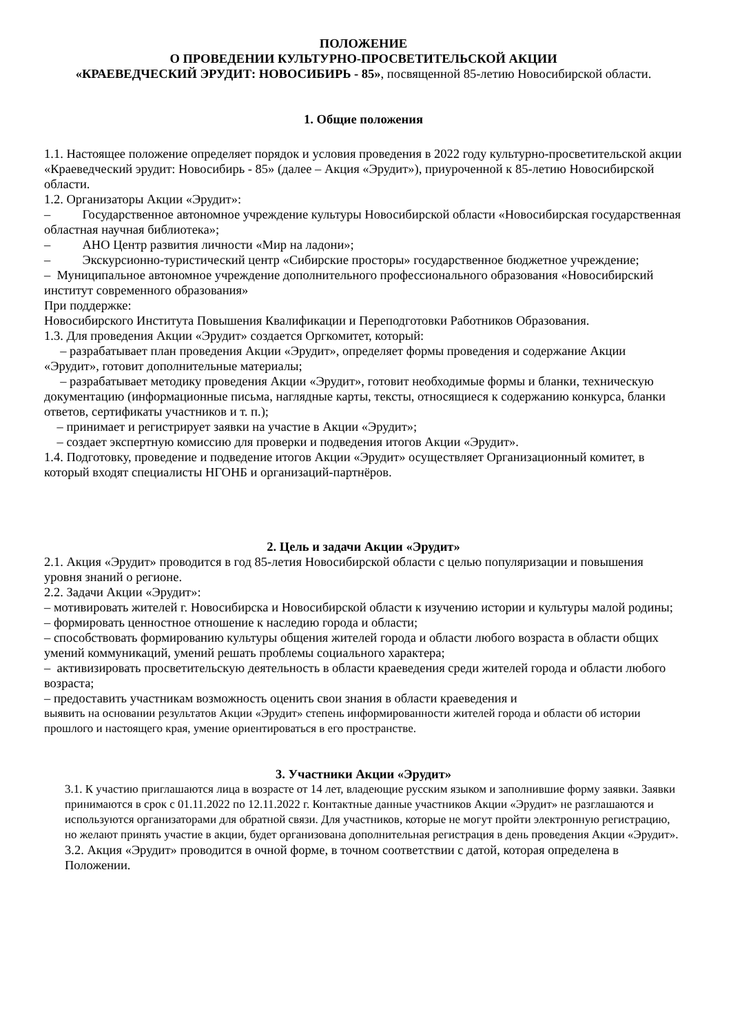ПОЛОЖЕНИЕ
О ПРОВЕДЕНИИ КУЛЬТУРНО-ПРОСВЕТИТЕЛЬСКОЙ АКЦИИ
«КРАЕВЕДЧЕСКИЙ ЭРУДИТ: НОВОСИБИРЬ - 85», посвященной 85-летию Новосибирской области.
1. Общие положения
1.1. Настоящее положение определяет порядок и условия проведения в 2022 году культурно-просветительской акции «Краеведческий эрудит: Новосибирь - 85» (далее – Акция «Эрудит»), приуроченной к 85-летию Новосибирской области.
1.2. Организаторы Акции «Эрудит»:
– Государственное автономное учреждение культуры Новосибирской области «Новосибирская государственная областная научная библиотека»;
– АНО Центр развития личности «Мир на ладони»;
– Экскурсионно-туристический центр «Сибирские просторы» государственное бюджетное учреждение;
– Муниципальное автономное учреждение дополнительного профессионального образования «Новосибирский институт современного образования»
При поддержке:
Новосибирского Института Повышения Квалификации и Переподготовки Работников Образования.
1.3. Для проведения Акции «Эрудит» создается Оргкомитет, который:
– разрабатывает план проведения Акции «Эрудит», определяет формы проведения и содержание Акции «Эрудит», готовит дополнительные материалы;
– разрабатывает методику проведения Акции «Эрудит», готовит необходимые формы и бланки, техническую документацию (информационные письма, наглядные карты, тексты, относящиеся к содержанию конкурса, бланки ответов, сертификаты участников и т. п.);
– принимает и регистрирует заявки на участие в Акции «Эрудит»;
– создает экспертную комиссию для проверки и подведения итогов Акции «Эрудит».
1.4. Подготовку, проведение и подведение итогов Акции «Эрудит» осуществляет Организационный комитет, в который входят специалисты НГОНБ и организаций-партнёров.
2. Цель и задачи Акции «Эрудит»
2.1. Акция «Эрудит» проводится в год 85-летия Новосибирской области с целью популяризации и повышения уровня знаний о регионе.
2.2. Задачи Акции «Эрудит»:
– мотивировать жителей г. Новосибирска и Новосибирской области к изучению истории и культуры малой родины;
– формировать ценностное отношение к наследию города и области;
– способствовать формированию культуры общения жителей города и области любого возраста в области общих умений коммуникаций, умений решать проблемы социального характера;
– активизировать просветительскую деятельность в области краеведения среди жителей города и области любого возраста;
– предоставить участникам возможность оценить свои знания в области краеведения и
выявить на основании результатов Акции «Эрудит» степень информированности жителей города и области об истории прошлого и настоящего края, умение ориентироваться в его пространстве.
3. Участники Акции «Эрудит»
3.1. К участию приглашаются лица в возрасте от 14 лет, владеющие русским языком и заполнившие форму заявки. Заявки принимаются в срок с 01.11.2022 по 12.11.2022 г. Контактные данные участников Акции «Эрудит» не разглашаются и используются организаторами для обратной связи. Для участников, которые не могут пройти электронную регистрацию, но желают принять участие в акции, будет организована дополнительная регистрация в день проведения Акции «Эрудит».
3.2. Акция «Эрудит» проводится в очной форме, в точном соответствии с датой, которая определена в Положении.